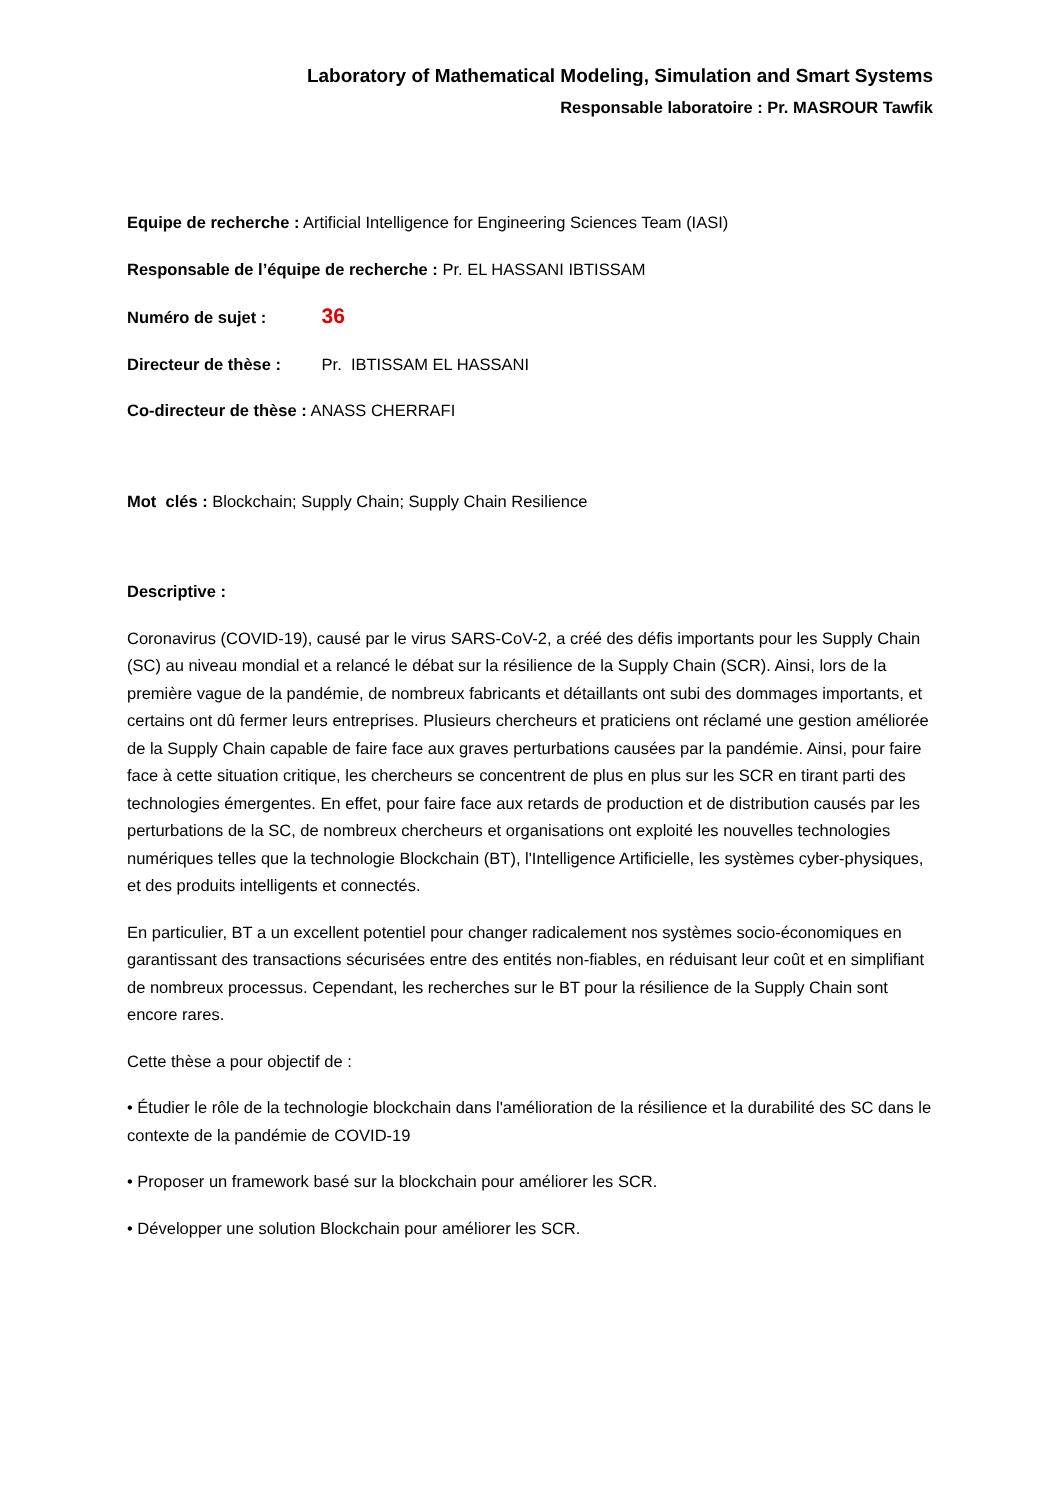Laboratory of Mathematical Modeling, Simulation and Smart Systems
Responsable laboratoire : Pr. MASROUR Tawfik
Equipe de recherche : Artificial Intelligence for Engineering Sciences Team (IASI)
Responsable de l’équipe de recherche : Pr. EL HASSANI IBTISSAM
Numéro de sujet : 36
Directeur de thèse : Pr. IBTISSAM EL HASSANI
Co-directeur de thèse : ANASS CHERRAFI
Mot clés : Blockchain; Supply Chain; Supply Chain Resilience
Descriptive :
Coronavirus (COVID-19), causé par le virus SARS-CoV-2, a créé des défis importants pour les Supply Chain (SC) au niveau mondial et a relancé le débat sur la résilience de la Supply Chain (SCR). Ainsi, lors de la première vague de la pandémie, de nombreux fabricants et détaillants ont subi des dommages importants, et certains ont dû fermer leurs entreprises. Plusieurs chercheurs et praticiens ont réclamé une gestion améliorée de la Supply Chain capable de faire face aux graves perturbations causées par la pandémie. Ainsi, pour faire face à cette situation critique, les chercheurs se concentrent de plus en plus sur les SCR en tirant parti des technologies émergentes. En effet, pour faire face aux retards de production et de distribution causés par les perturbations de la SC, de nombreux chercheurs et organisations ont exploité les nouvelles technologies numériques telles que la technologie Blockchain (BT), l'Intelligence Artificielle, les systèmes cyber-physiques, et des produits intelligents et connectés.
En particulier, BT a un excellent potentiel pour changer radicalement nos systèmes socio-économiques en garantissant des transactions sécurisées entre des entités non-fiables, en réduisant leur coût et en simplifiant de nombreux processus. Cependant, les recherches sur le BT pour la résilience de la Supply Chain sont encore rares.
Cette thèse a pour objectif de :
• Étudier le rôle de la technologie blockchain dans l'amélioration de la résilience et la durabilité des SC dans le contexte de la pandémie de COVID-19
• Proposer un framework basé sur la blockchain pour améliorer les SCR.
• Développer une solution Blockchain pour améliorer les SCR.